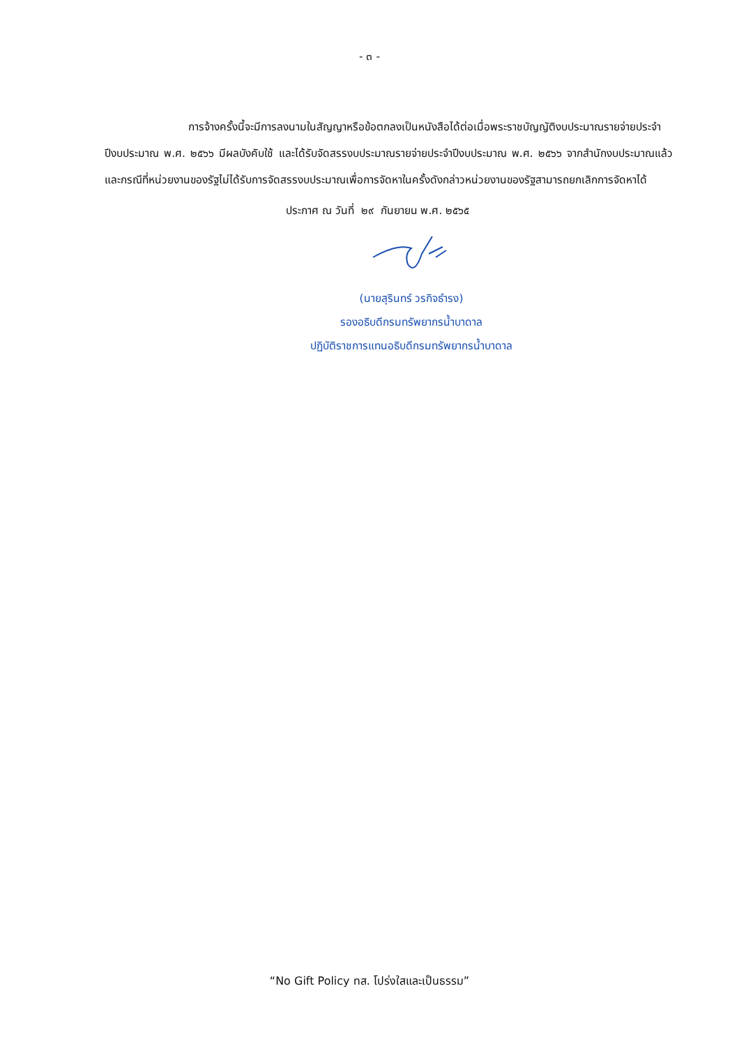- ๓ -
การจ้างครั้งนี้จะมีการลงนามในสัญญาหรือข้อตกลงเป็นหนังสือได้ต่อเมื่อพระราชบัญญัติงบประมาณรายจ่ายประจำปีงบประมาณ พ.ศ. ๒๕๖๖ มีผลบังคับใช้ และได้รับจัดสรรงบประมาณรายจ่ายประจำปีงบประมาณ พ.ศ. ๒๕๖๖ จากสำนักงบประมาณแล้ว และกรณีที่หน่วยงานของรัฐไม่ได้รับการจัดสรรงบประมาณเพื่อการจัดหาในครั้งดังกล่าวหน่วยงานของรัฐสามารถยกเลิกการจัดหาได้
ประกาศ ณ วันที่ ๒๙ กันยายน พ.ศ. ๒๕๖๕
(นายสุรินทร์ วรกิจธำรง)
รองอธิบดีกรมทรัพยากรน้ำบาดาล
ปฏิบัติราชการแทนอธิบดีกรมทรัพยากรน้ำบาดาล
“No Gift Policy ทส. โปร่งใสและเป็นธรรม”